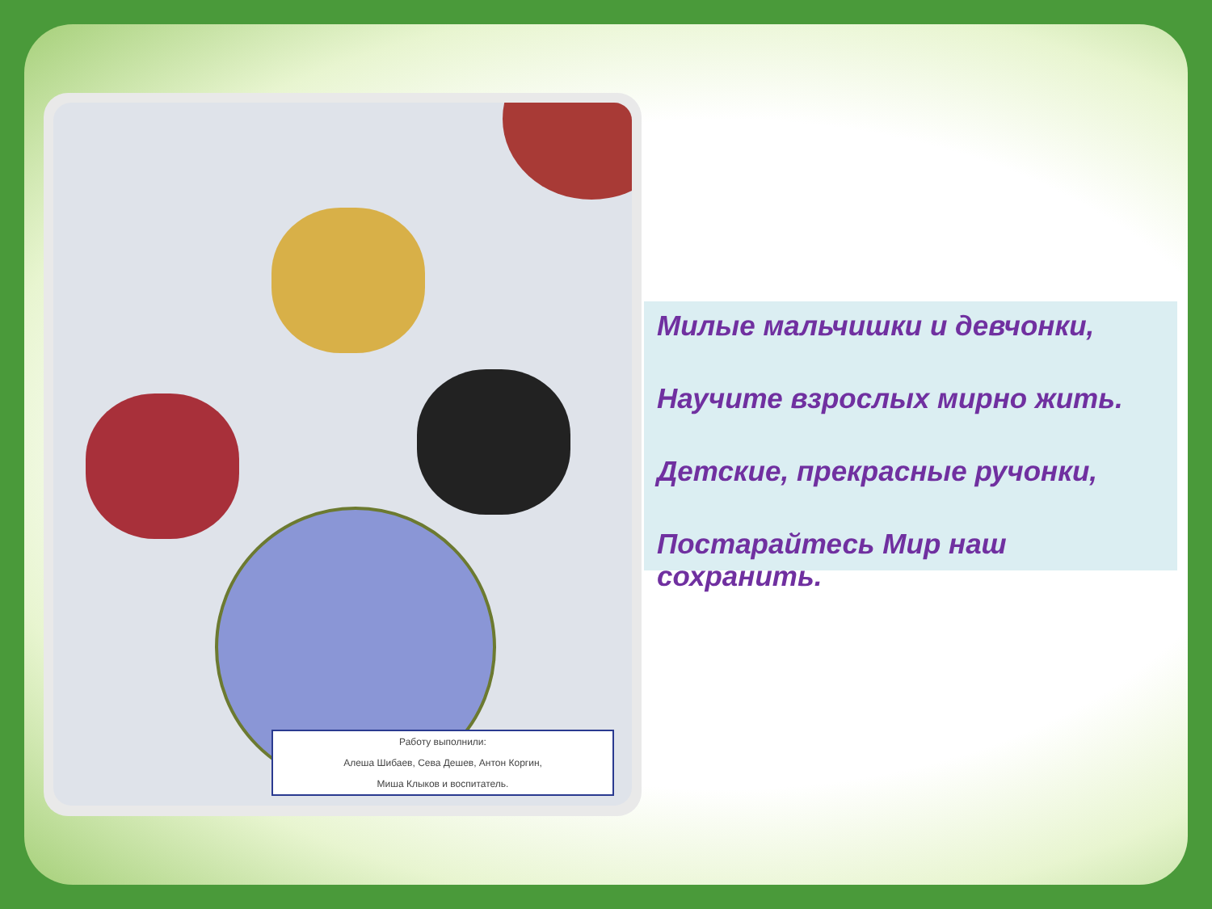Работу выполнили:
Алеша Шибаев, Сева Дешев, Антон Коргин,
Миша Клыков и воспитатель.
Милые мальчишки и девчонки,
Научите взрослых мирно жить.
Детские, прекрасные ручонки,
Постарайтесь Мир наш
сохранить.